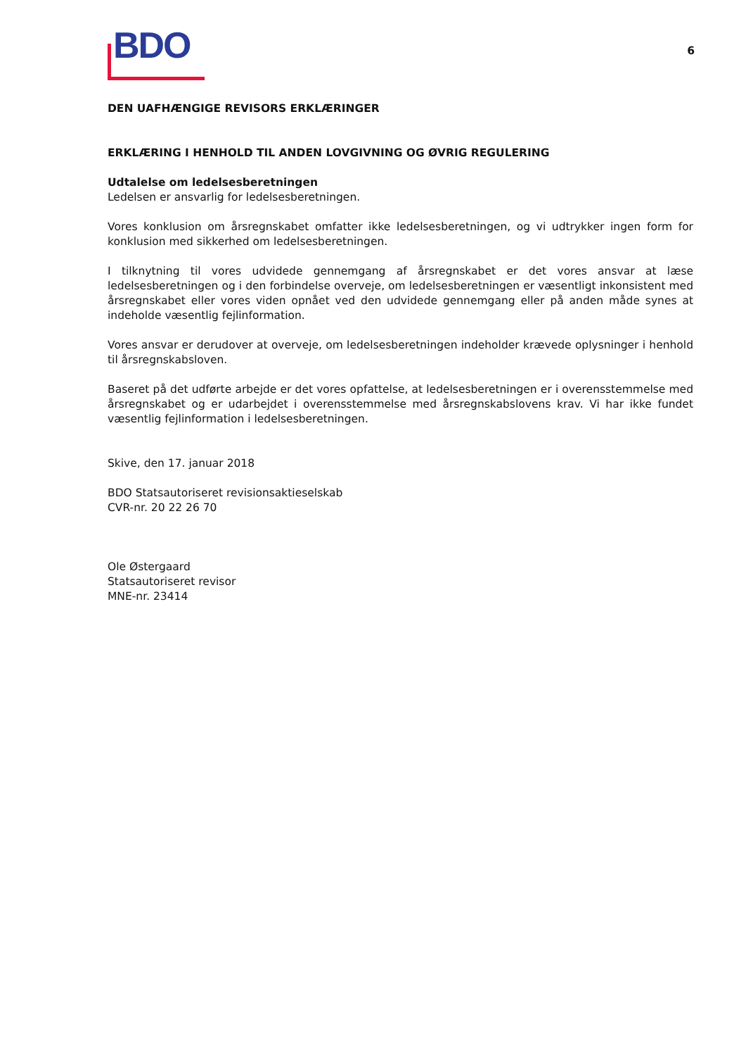BDO
6
DEN UAFHÆNGIGE REVISORS ERKLÆRINGER
ERKLÆRING I HENHOLD TIL ANDEN LOVGIVNING OG ØVRIG REGULERING
Udtalelse om ledelsesberetningen
Ledelsen er ansvarlig for ledelsesberetningen.
Vores konklusion om årsregnskabet omfatter ikke ledelsesberetningen, og vi udtrykker ingen form for konklusion med sikkerhed om ledelsesberetningen.
I tilknytning til vores udvidede gennemgang af årsregnskabet er det vores ansvar at læse ledelsesberetningen og i den forbindelse overveje, om ledelsesberetningen er væsentligt inkonsistent med årsregnskabet eller vores viden opnået ved den udvidede gennemgang eller på anden måde synes at indeholde væsentlig fejlinformation.
Vores ansvar er derudover at overveje, om ledelsesberetningen indeholder krævede oplysninger i henhold til årsregnskabsloven.
Baseret på det udførte arbejde er det vores opfattelse, at ledelsesberetningen er i overensstemmelse med årsregnskabet og er udarbejdet i overensstemmelse med årsregnskabslovens krav. Vi har ikke fundet væsentlig fejlinformation i ledelsesberetningen.
Skive, den 17. januar 2018
BDO Statsautoriseret revisionsaktieselskab
CVR-nr. 20 22 26 70
Ole Østergaard
Statsautoriseret revisor
MNE-nr. 23414